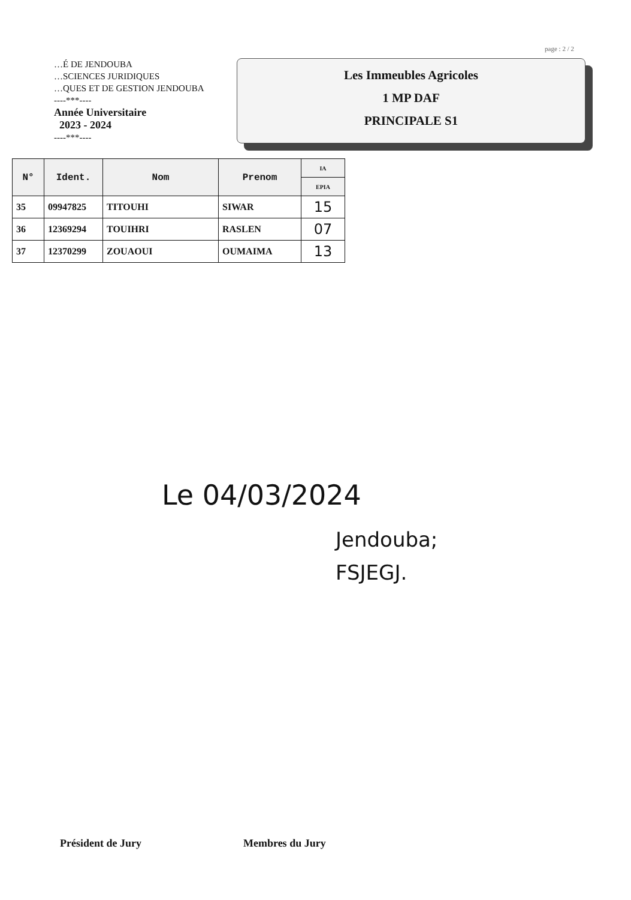page : 2 / 2
…É DE JENDOUBA
…SCIENCES JURIDIQUES
…QUES ET DE GESTION JENDOUBA
----***----
Année Universitaire
2023 - 2024
----***----
Les Immeubles Agricoles
1 MP DAF
PRINCIPALE S1
| N° | Ident. | Nom | Prenom | IA |
| --- | --- | --- | --- | --- |
| | | | | EPIA |
| 35 | 09947825 | TITOUHI | SIWAR | 15 |
| 36 | 12369294 | TOUIHRI | RASLEN | 07 |
| 37 | 12370299 | ZOUAOUI | OUMAIMA | 13 |
Le 04/03/2024
Jendouba;
FSJEGJ.
Président de Jury Membres du Jury